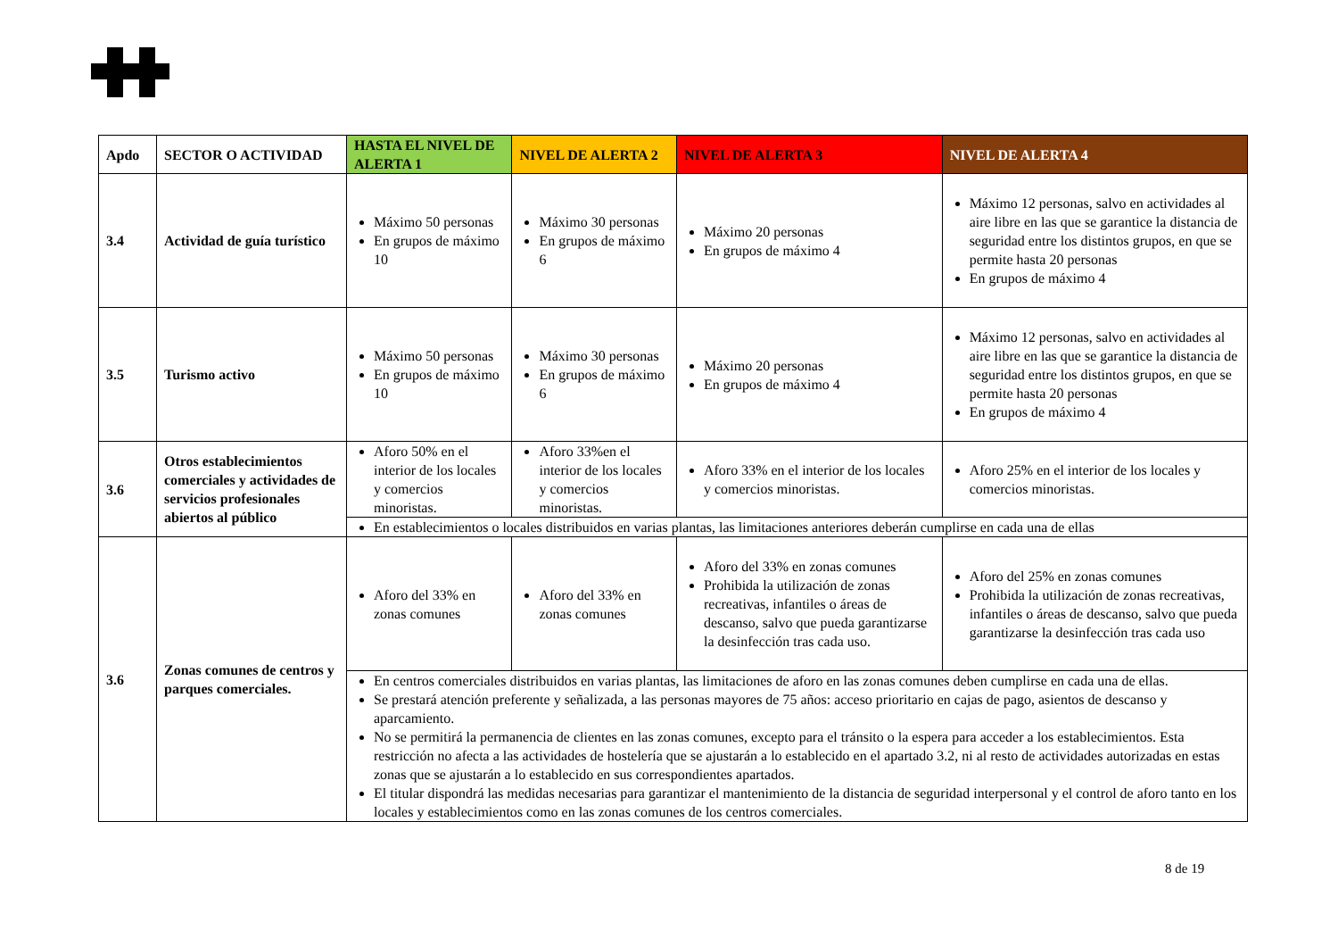| Apdo | SECTOR O ACTIVIDAD | HASTA EL NIVEL DE ALERTA 1 | NIVEL DE ALERTA 2 | NIVEL DE ALERTA 3 | NIVEL DE ALERTA 4 |
| --- | --- | --- | --- | --- | --- |
| 3.4 | Actividad de guía turístico | Máximo 50 personas En grupos de máximo 10 | Máximo 30 personas En grupos de máximo 6 | Máximo 20 personas En grupos de máximo 4 | Máximo 12 personas, salvo en actividades al aire libre en las que se garantice la distancia de seguridad entre los distintos grupos, en que se permite hasta 20 personas En grupos de máximo 4 |
| 3.5 | Turismo activo | Máximo 50 personas En grupos de máximo 10 | Máximo 30 personas En grupos de máximo 6 | Máximo 20 personas En grupos de máximo 4 | Máximo 12 personas, salvo en actividades al aire libre en las que se garantice la distancia de seguridad entre los distintos grupos, en que se permite hasta 20 personas En grupos de máximo 4 |
| 3.6 | Otros establecimientos comerciales y actividades de servicios profesionales abiertos al público | Aforo 50% en el interior de los locales y comercios minoristas. | Aforo 33%en el interior de los locales y comercios minoristas. | Aforo 33% en el interior de los locales y comercios minoristas. | Aforo 25% en el interior de los locales y comercios minoristas. |
| | | En establecimientos o locales distribuidos en varias plantas, las limitaciones anteriores deberán cumplirse en cada una de ellas | | | |
| 3.6 | Zonas comunes de centros y parques comerciales. | Aforo del 33% en zonas comunes | Aforo del 33% en zonas comunes | Aforo del 33% en zonas comunes Prohibida la utilización de zonas recreativas, infantiles o áreas de descanso, salvo que pueda garantizarse la desinfección tras cada uso. | Aforo del 25% en zonas comunes Prohibida la utilización de zonas recreativas, infantiles o áreas de descanso, salvo que pueda garantizarse la desinfección tras cada uso |
| | | En centros comerciales distribuidos en varias plantas, las limitaciones de aforo en las zonas comunes deben cumplirse en cada una de ellas. Se prestará atención preferente y señalizada, a las personas mayores de 75 años: acceso prioritario en cajas de pago, asientos de descanso y aparcamiento. No se permitirá la permanencia de clientes en las zonas comunes, excepto para el tránsito o la espera para acceder a los establecimientos. Esta restricción no afecta a las actividades de hostelería que se ajustarán a lo establecido en el apartado 3.2, ni al resto de actividades autorizadas en estas zonas que se ajustarán a lo establecido en sus correspondientes apartados. El titular dispondrá las medidas necesarias para garantizar el mantenimiento de la distancia de seguridad interpersonal y el control de aforo tanto en los locales y establecimientos como en las zonas comunes de los centros comerciales. | | | |
8 de 19